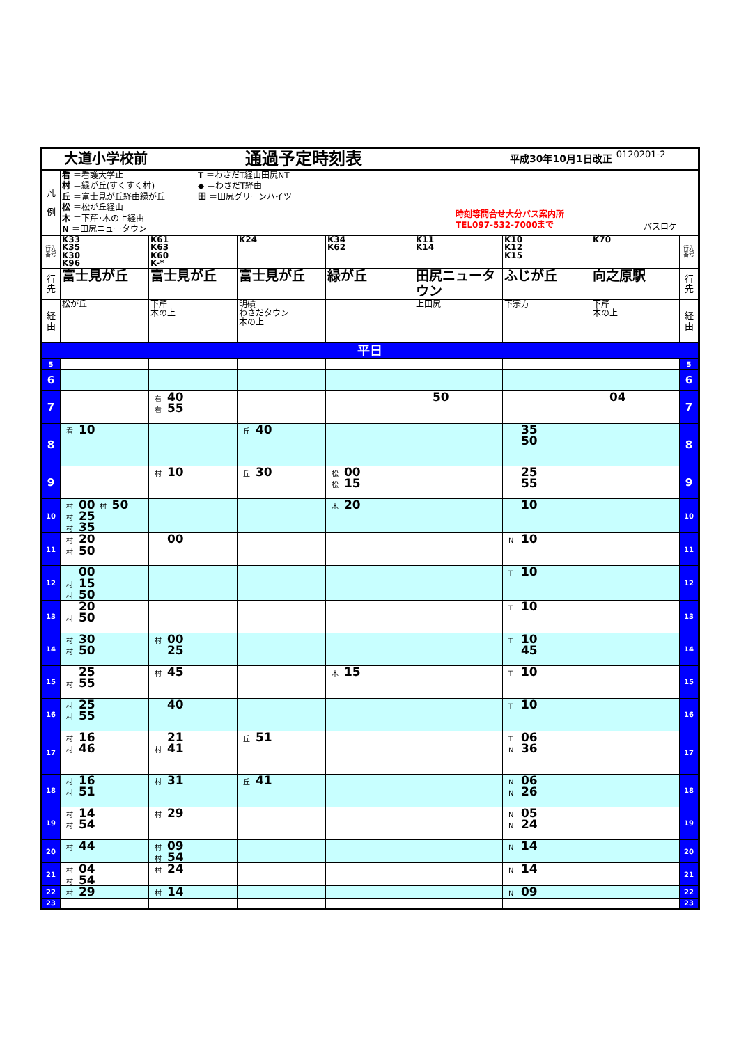| 大道小学校前 通過予定時刻表 平成30年10月1日改正 0120201-2 | | | | | | | | |
| 凡 例 | 看 ＝看護大学止 村 ＝緑が丘(すくすく村) 丘 ＝富士見が丘経由緑が丘 松 ＝松が丘経由 木 ＝下芹･木の上経由 N ＝田尻ニュータウン T ＝わさだT経由田尻NT ◆ ＝わさだT経由 田 ＝田尻グリーンハイツ 時刻等問合せ大分バス案内所 TEL097-532-7000まで バスロケ | | | | | | | |
| 行先番号 | K33 K35 K30 K96 | K61 K63 K60 K-* | K24 | K34 K62 | K11 K14 | K10 K12 K15 | K70 | 行先番号 |
| 行先 | 富士見が丘 | 富士見が丘 | 富士見が丘 | 緑が丘 | 田尻ニュータウン | ふじが丘 | 向之原駅 | 行先 |
| 経由 | 松が丘 | 下芹 木の上 | 明磧 わさだタウン 木の上 | | 上田尻 | 下宗方 | 下芹 木の上 | 経由 |
| 平日 | | | | | | | | |
| 5 | | | | | | | | 5 |
| 6 | | | | | | | | 6 |
| 7 | | 看 40 看 55 | | | 50 | | 04 | 7 |
| 8 | 看 10 | | 丘 40 | | | 35 50 | | 8 |
| 9 | | 村 10 | 丘 30 | 松 00 松 15 | | 25 55 | | 9 |
| 10 | 村 00 村 50 村 25 村 35 | | | 木 20 | | 10 | | 10 |
| 11 | 村 20 村 50 | 00 | | | | N 10 | | 11 |
| 12 | 00 村 15 村 50 | | | | | T 10 | | 12 |
| 13 | 20 村 50 | | | | | T 10 | | 13 |
| 14 | 村 30 村 50 | 村 00 25 | | | | T 10 45 | | 14 |
| 15 | 25 村 55 | 村 45 | | 木 15 | | T 10 | | 15 |
| 16 | 村 25 村 55 | 40 | | | | T 10 | | 16 |
| 17 | 村 16 村 46 | 21 村 41 | 丘 51 | | | T 06 N 36 | | 17 |
| 18 | 村 16 村 51 | 村 31 | 丘 41 | | | N 06 N 26 | | 18 |
| 19 | 村 14 村 54 | 村 29 | | | | N 05 N 24 | | 19 |
| 20 | 村 44 | 村 09 村 54 | | | | N 14 | | 20 |
| 21 | 村 04 村 54 | 村 24 | | | | N 14 | | 21 |
| 22 | 村 29 | 村 14 | | | | N 09 | | 22 |
| 23 | | | | | | | | 23 |